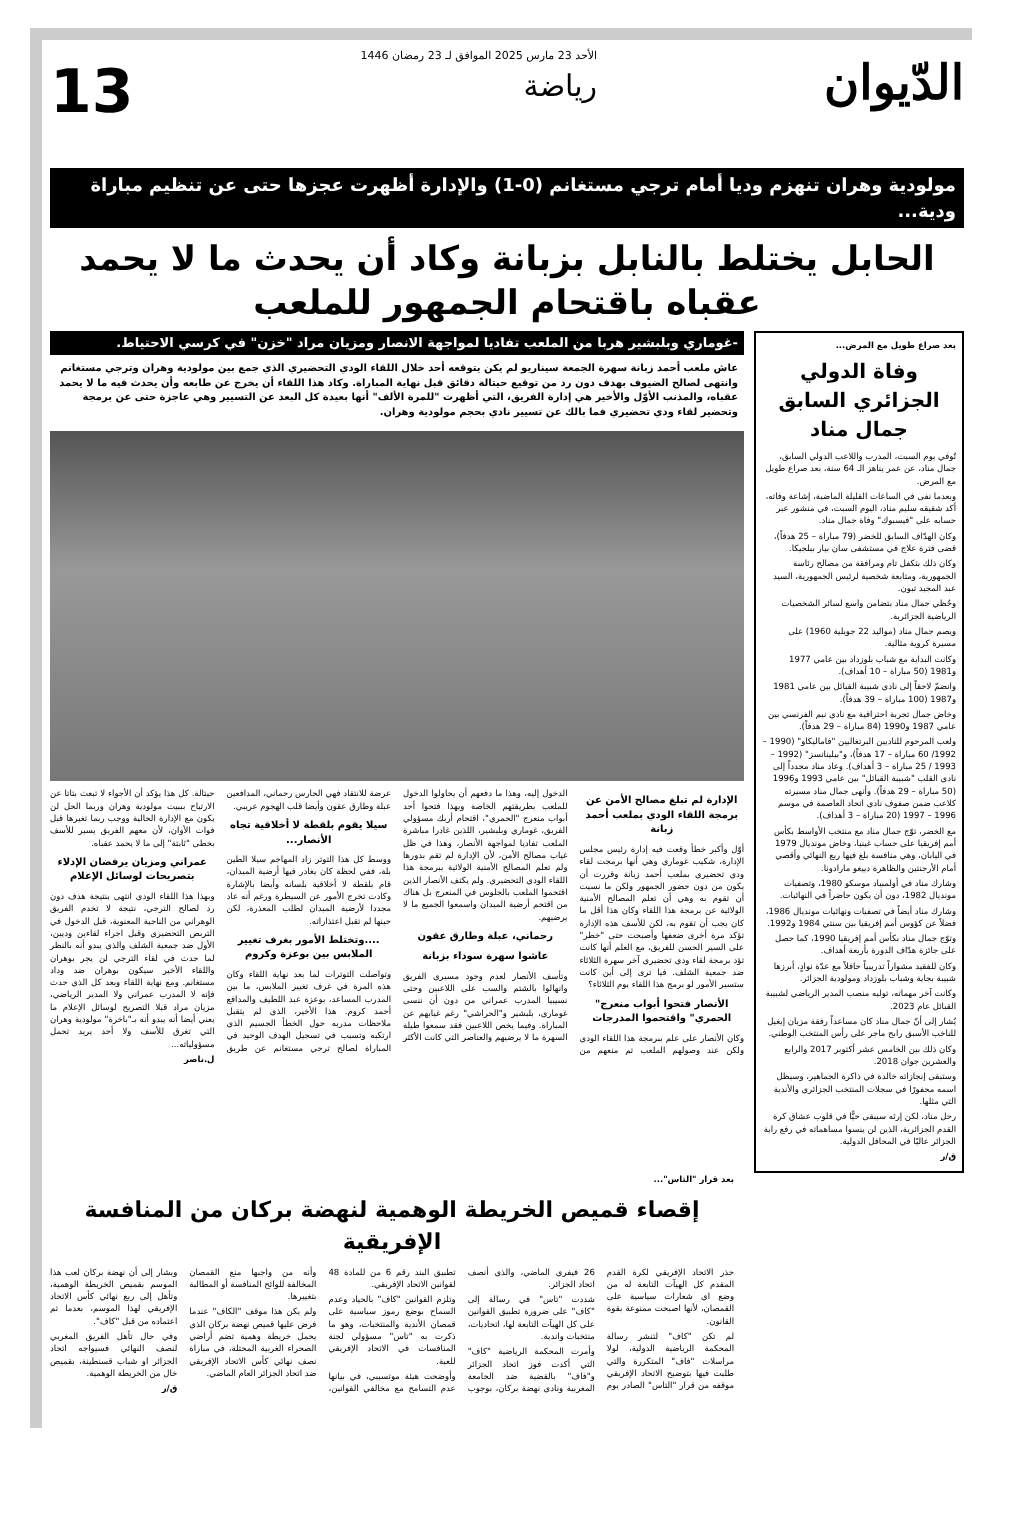الدّيوان
الأحد 23 مارس 2025 الموافق لـ 23 رمضان 1446
رياضة
13
مولودية وهران تنهزم وديا أمام ترجي مستغانم (0-1) والإدارة أظهرت عجزها حتى عن تنظيم مباراة ودية...
الحابل يختلط بالنابل بزبانة وكاد أن يحدث ما لا يحمد عقباه باقتحام الجمهور للملعب
بعد صراع طويل مع المرض...
وفاة الدولي الجزائري السابق جمال مناد
تُوفي يوم السبت، المدرب واللاعب الدولي السابق، جمال مناد، عن عمر يناهز الـ 64 سنة، بعد صراع طويل مع المرض.
وبعدما نفى في الساعات القليلة الماضية، إشاعة وفاته، أكد شقيقه سليم مناد، اليوم السبت، في منشور عبر حسابه على "فيسبوك" وفاة جمال مناد.
وكان الهدّاف السابق للخضر (79 مباراة – 25 هدفاً)، قضى فترة علاج في مستشفى سان بيار ببلجيكا.
وكان ذلك بتكفل تام ومرافقة من مصالح رئاسة الجمهورية، ومتابعة شخصية لرئيس الجمهورية، السيد عبد المجيد تبون.
وحُظي جمال مناد بتضامن واسع لسائر الشخصيات الرياضية الجزائرية.
ويصم جمال مناد (مواليد 22 جويلية 1960) على مسيرة كروية مثالية.
وكانت البداية مع شباب بلوزداد بين عامي 1977 و1981 (50 مباراة – 10 أهداف).
وانضمّ لاحقاً إلى نادي شبيبة القبائل بين عامي 1981 و1987 (100 مباراة – 39 هدفاً).
وخاض جمال تجربة احترافية مع نادي نيم الفرنسي بين عامي 1987 و1990 (84 مباراة – 29 هدفاً).
ولعب المرحوم للناديين البرتغاليين "فاماليكاو" (1990 – 1992/ 60 مباراة – 17 هدفاً)، و"بيلينانسز" (1992 – 1993 / 25 مباراة – 3 أهداف). وعاد مناد مجدداً إلى نادي القلب "شبيبة القبائل" بين عامي 1993 و1996 (50 مباراة – 29 هدفاً). وأنهى جمال مناد مسيرته كلاعب ضمن صفوف نادي اتحاد العاصمة في موسم 1996 – 1997 (20 مباراة – 3 أهداف).
مع الخضر، توّج جمال مناد مع منتخب الأواسط بكأس أمم إفريقيا على حساب غينيا، وخاض مونديال 1979 في اليابان، وهي منافسة بلغ فيها ربع النهائي وأقصي أمام الأرجنتين والظاهرة دييغو مارادونا.
وشارك مناد في أولمبياد موسكو 1980، وتصفيات مونديال 1982، دون أن يكون حاضراً في النهائيات.
وشارك مناد أيضاً في تصفيات ونهائيات مونديال 1986، فضلاً عن كؤوس أمم إفريقيا بين سنتي 1984 و1992.
وتوّج جمال مناد بكأس أمم إفريقيا 1990، كما حصل على جائزة هدّاف الدورة بأربعة أهداف.
وكان للفقيد مشواراً تدريبياً حافلاً مع عدّة نوادٍ، أبرزها شبيبة بجاية وشباب بلوزداد ومولودية الجزائر.
وكانت آخر مهماته، توليه منصب المدير الرياضي لشبيبة القبائل عام 2023.
يُشار إلى أنّ جمال مناد كان مساعداً رفقة مزيان إيغيل للناخب الأسبق رابح ماجر على رأس المنتخب الوطني.
وكان ذلك بين الخامس عشر أكتوبر 2017 والرابع والعشرين جوان 2018.
وستبقى إنجازاته خالدة في ذاكرة الجماهير، وسيظل اسمه محفورًا في سجلات المنتخب الجزائري والأندية التي مثلها.
رحل مناد، لكن إرثه سيبقى حيًّا في قلوب عشاق كرة القدم الجزائرية، الذين لن ينسوا مساهماته في رفع راية الجزائر عاليًا في المحافل الدولية.
ق/ر
-غوماري وبلبشير هربا من الملعب تفاديا لمواجهة الانصار ومزيان مراد "خزن" في كرسي الاحتياط.
عاش ملعب أحمد زبانة سهرة الجمعة سيناريو لم يكن يتوقعه أحد خلال اللقاء الودي التحضيري الذي جمع بين مولودية وهران وترجي مستغانم وانتهى لصالح الضيوف بهدف دون رد من توقيع حيتالة دقائق قبل نهاية المباراة. وكاد هذا اللقاء أن يخرج عن طابعه وأن يحدث فيه ما لا يحمد عقباه، والمذنب الأوّل والأخير هي إدارة الفريق، التي أظهرت "للمرة الألف" أنها بعيدة كل البعد عن التسيير وهي عاجزة حتى عن برمجة وتحضير لقاء ودي تحضيري فما بالك عن تسيير نادي بحجم مولودية وهران.
الإدارة لم تبلغ مصالح الأمن عن برمجة اللقاء الودي بملعب أحمد زبانة
أوّل وأكبر خطأ وقعت فيه إدارة رئيس مجلس الإدارة، شكيب غوماري وهي أنها برمجت لقاء ودي تحضيري بملعب أحمد زبانة وقررت أن يكون من دون حضور الجمهور ولكن ما نسيت أن تقوم به وهي أن تعلم المصالح الأمنية الولائية عن برمجة هذا اللقاء وكان هذا أقل ما كان يجب أن تقوم به، لكن للأسف هذه الإدارة تؤكد مرة أخرى ضعفها وأصبحت حتى "خطر" على السير الحسن للفريق، مع العلم أنها كانت تؤد برمجة لقاء ودي تحضيري آخر سهرة الثلاثاء ضد جمعية الشلف. فيا ترى إلى أين كانت ستسير الأمور لو برمج هذا اللقاء يوم الثلاثاء؟
الأنصار فتحوا أبواب منعرج" الحمري" واقتحموا المدرجات
وكان الأنصار على علم ببرمجة هذا اللقاء الودي ولكن عند وصولهم الملعب تم منعهم من الدخول إليه، وهذا ما دفعهم أن يحاولوا الدخول للملعب بطريقتهم الخاصة وبهذا فتحوا أحد أبواب منعرج "الحمري"، اقتحام أربك مسؤولي الفريق، غوماري وبلبشير، اللذين غادرا مباشرة الملعب تفاديا لمواجهة الأنصار، وهذا في ظل غياب مصالح الأمن، لأن الإدارة لم تقم بدورها ولم تعلم المصالح الأمنية الولائية ببرمجة هذا اللقاء الودي التحضيري. ولم يكتف الأنصار الذين اقتحموا الملعب بالجلوس في المنعرج بل هناك من اقتحم أرضية الميدان واسمعوا الجميع ما لا يرضيهم.
رحماني، عبلة وطارق عقون
عاشوا سهرة سوداء بزبانة
وتأسف الأنصار لعدم وجود مسيري الفريق وانهالوا بالشتم والسب على اللاعبين وحتى نسيبيا المدرب عمراني من دون أن ننسى غوماري، بلبشير و"الحراشي" رغم غيابهم عن المباراة. وفيما يخص اللاعبين فقد سمعوا طيلة السهرة ما لا يرضيهم والعناصر التي كانت الأكثر عرضة للانتقاد فهي الحارس رحماني، المدافعين عبلة وطارق عقون وأيضا قلب الهجوم عريبي.
سيلا يقوم بلقطة لا أخلاقية تجاه الأنصار...
ووسط كل هذا التوتر زاد المهاجم سيلا الطين بلة، ففي لحظة كان يغادر فيها أرضية الميدان، قام بلقطة لا أخلاقية بلسانه وأيضا بالإشارة وكادت تخرج الأمور عن السيطرة ورغم أنه عاد مجددا لأرضية الميدان لطلب المعذرة، لكن حينها لم تقبل اعتذاراته.
....وتختلط الأمور بغرف تغيير الملابس بين بوعزة وكروم
وتواصلت التوترات لما بعد نهاية اللقاء وكان هذه المرة في غرف تغيير الملابس، ما بين المدرب المساعد، بوعزة عبد اللطيف والمدافع أحمد كروم. هذا الأخير، الذي لم يتقبل ملاحظات مدربه حول الخطأ الجسيم الذي ارتكبه وتسبب في تسجيل الهدف الوحيد في المباراة لصالح ترجي مستغانم عن طريق حيتالة. كل هذا يؤكد أن الأجواء لا تبعث بتاتا عن الارتياح بببيت مولودية وهران وربما الحل لن يكون مع الإدارة الحالية ووجب ربما تغيرها قبل فوات الأوان، لأن معهم الفريق يسير للأسف بخطى "ثابتة" إلى ما لا يحمد عقباه.
عمراني ومزيان يرفضان الإدلاء بتصريحات لوسائل الإعلام
وبهذا هذا اللقاء الودي انتهى بنتيجة هدف دون رد لصالح الترجي، نتيجة لا تخدم الفريق الوهراني من الناحية المعنوية، قبل الدخول في التربص التحضيري وقبل اجراء لقاءين وديين، الأول ضد جمعية الشلف والذي يبدو أنه بالنظر لما حدث في لقاء الترجي لن يجر بوهران واللقاء الأخير سيكون بوهران ضد وداد مستغانم. ومع نهاية اللقاء وبعد كل الذي حدث فإنه لا المدرب عمراني ولا المدير الرياضي، مزيان مراد قبلا التصريح لوسائل الإعلام ما يعني أيضا أنه يبدو أنه بـ"باخرة" مولودية وهران التي تغرق للأسف ولا أحد يريد تحمل مسؤولياته...
ل.ناصر
بعد قرار "التاس"...
إقصاء قميص الخريطة الوهمية لنهضة بركان من المنافسة الإفريقية
حذر الاتحاد الإفريقي لكرة القدم المقدم كل الهيآت التابعة له من وضع اي شعارات سياسية على القمصان، لأنها اصبحت ممنوعة بقوة القانون.
لم تكن "كاف" لتنشر رسالة المحكمة الرياضية الدولية، لولا مراسلات "فاف" المتكررة والتي طلبت فيها بتوضيح الاتحاد الإفريقي موقفه من قرار "التاس" الصادر يوم 26 فيفري الماضي، والذي أنصف اتحاد الجزائر.
شددت "تاس" في رسالة إلى "كاف" على ضرورة تطبيق القوانين على كل الهيآت التابعة لها، اتحاديات، منتخبات واندية.
وأمرت المحكمة الرياضية "كاف" التي أكدت فوز اتحاد الجزائر و"فاف" بالقضية ضد الجامعة المغربية ونادي نهضة بركان، بوجوب تطبيق البند رقم 6 من للمادة 48 لقوانين الاتحاد الإفريقي.
وتلزم القوانين "كاف" بالحياد وعدم السماح بوضع رموز سياسية على قمصان الأندية والمنتخبات، وهو ما ذكرت به "تاس" مسؤولي لجنة المنافسات في الاتحاد الإفريقي للعبة.
وأوضحت هيئة موتسيبي، في بيانها عدم التسامح مع مخالفي القوانين، وأنه من واجبها منع القمصان المخالفة للوائح المنافسة أو المطالبة بتغييرها.
ولم يكن هذا موقف "الكاف" عندما فرض عليها قميص نهضة بركان الذي يحمل خريطة وهمية تضم أراضي الصحراء الغربية المحتلة، في مباراة نصف نهائي كأس الاتحاد الإفريقي ضد اتحاد الجزائر العام الماضي.
ويشار إلى أن نهضة بركان لعب هذا الموسم بقميص الخريطة الوهمية، وتأهل إلى ربع نهائي كأس الاتحاد الإفريقي لهذا الموسم، بعدما تم اعتماده من قبل "كاف".
وفي حال تأهل الفريق المغربي لنصف النهائي فسيواجه اتحاد الجزائر او شباب قسنطينة، بقميص خال من الخريطة الوهمية.
ق/ر